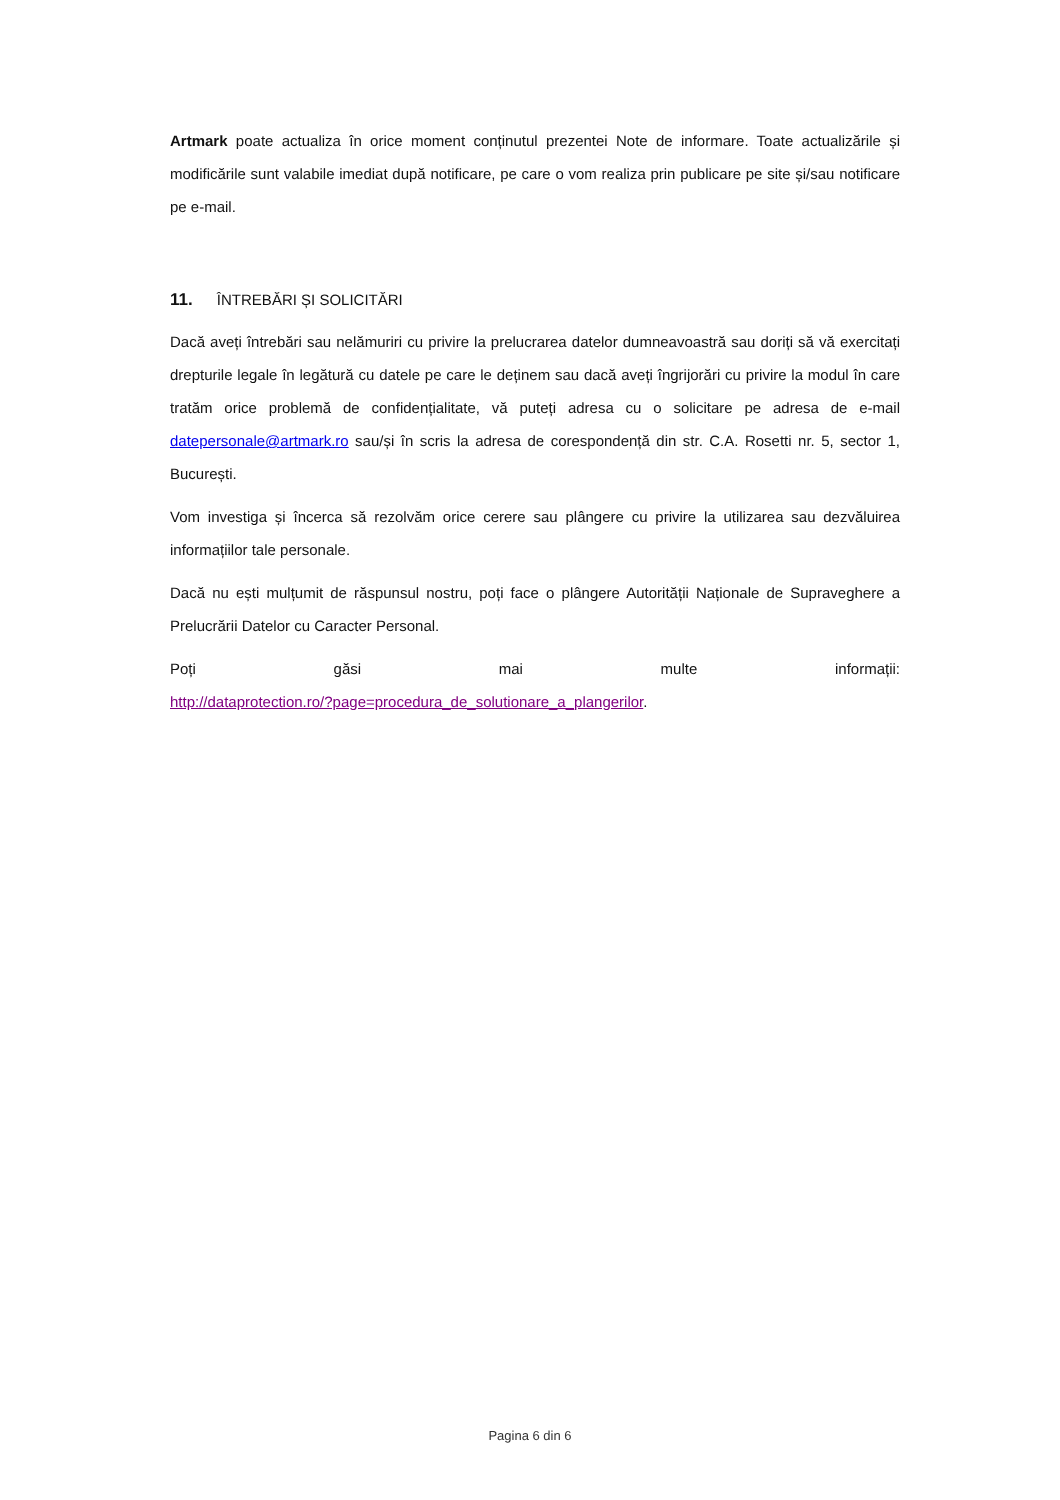Artmark poate actualiza în orice moment conținutul prezentei Note de informare. Toate actualizările și modificările sunt valabile imediat după notificare, pe care o vom realiza prin publicare pe site și/sau notificare pe e-mail.
11. ÎNTREBĂRI ȘI SOLICITĂRI
Dacă aveți întrebări sau nelămuriri cu privire la prelucrarea datelor dumneavoastră sau doriți să vă exercitați drepturile legale în legătură cu datele pe care le deținem sau dacă aveți îngrijorări cu privire la modul în care tratăm orice problemă de confidențialitate, vă puteți adresa cu o solicitare pe adresa de e-mail datepersonale@artmark.ro sau/și în scris la adresa de corespondență din str. C.A. Rosetti nr. 5, sector 1, București.
Vom investiga și încerca să rezolvăm orice cerere sau plângere cu privire la utilizarea sau dezvăluirea informațiilor tale personale.
Dacă nu ești mulțumit de răspunsul nostru, poți face o plângere Autorității Naționale de Supraveghere a Prelucrării Datelor cu Caracter Personal.
Poți găsi mai multe informații:
http://dataprotection.ro/?page=procedura_de_solutionare_a_plangerilor.
Pagina 6 din 6